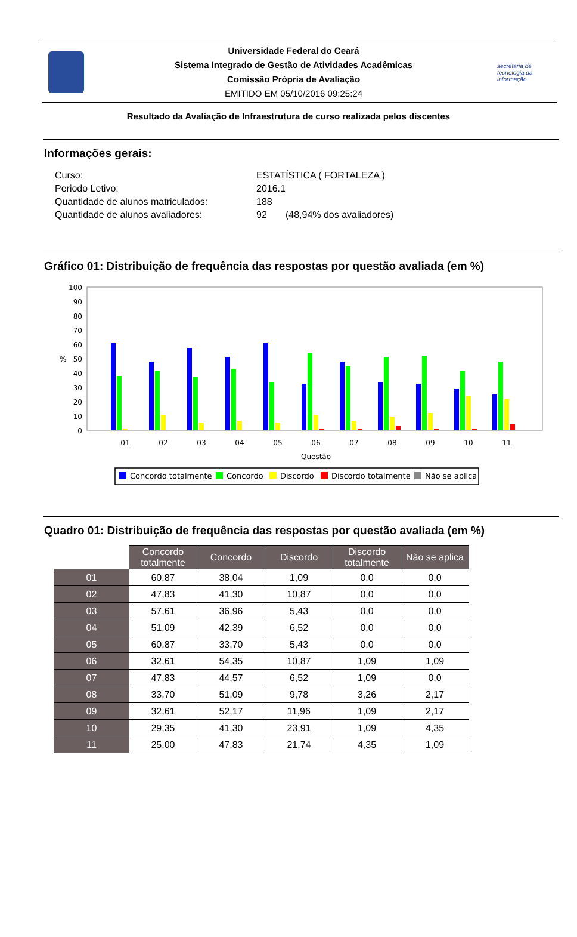Universidade Federal do Ceará
Sistema Integrado de Gestão de Atividades Acadêmicas
Comissão Própria de Avaliação
EMITIDO EM 05/10/2016 09:25:24
secretaria de tecnologia da informação
Resultado da Avaliação de Infraestrutura de curso realizada pelos discentes
Informações gerais:
| Curso: | ESTATÍSTICA ( FORTALEZA ) |
| Periodo Letivo: | 2016.1 |
| Quantidade de alunos matriculados: | 188 |
| Quantidade de alunos avaliadores: | 92 (48,94% dos avaliadores) |
Gráfico 01: Distribuição de frequência das respostas por questão avaliada (em %)
100
90
80
70
60
50
40
30
20
10
0
%
01
02
03
04
05
06
07
08
09
10
11
Questão
Concordo totalmente
Concordo
Discordo
Discordo totalmente
Não se aplica
Quadro 01: Distribuição de frequência das respostas por questão avaliada (em %)
| | Concordo totalmente | Concordo | Discordo | Discordo totalmente | Não se aplica |
| --- | --- | --- | --- | --- | --- |
| 01 | 60,87 | 38,04 | 1,09 | 0,0 | 0,0 |
| 02 | 47,83 | 41,30 | 10,87 | 0,0 | 0,0 |
| 03 | 57,61 | 36,96 | 5,43 | 0,0 | 0,0 |
| 04 | 51,09 | 42,39 | 6,52 | 0,0 | 0,0 |
| 05 | 60,87 | 33,70 | 5,43 | 0,0 | 0,0 |
| 06 | 32,61 | 54,35 | 10,87 | 1,09 | 1,09 |
| 07 | 47,83 | 44,57 | 6,52 | 1,09 | 0,0 |
| 08 | 33,70 | 51,09 | 9,78 | 3,26 | 2,17 |
| 09 | 32,61 | 52,17 | 11,96 | 1,09 | 2,17 |
| 10 | 29,35 | 41,30 | 23,91 | 1,09 | 4,35 |
| 11 | 25,00 | 47,83 | 21,74 | 4,35 | 1,09 |